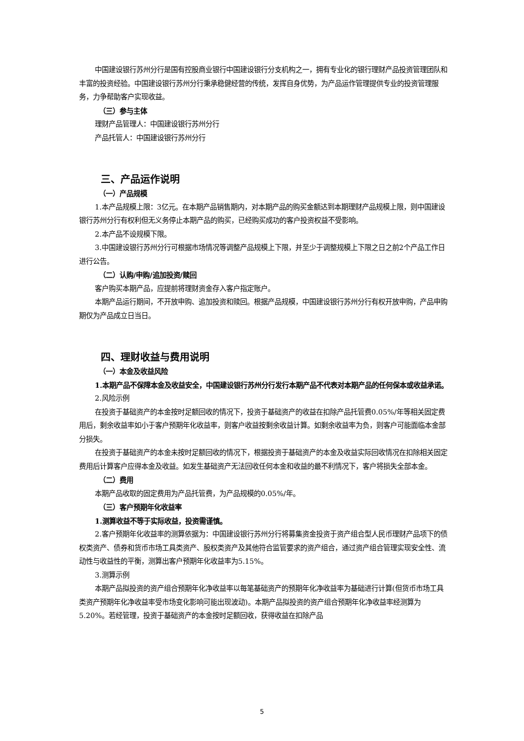中国建设银行苏州分行是国有控股商业银行中国建设银行分支机构之一，拥有专业化的银行理财产品投资管理团队和丰富的投资经验。中国建设银行苏州分行秉承稳健经营的传统，发挥自身优势，为产品运作管理提供专业的投资管理服务，力争帮助客户实现收益。
（三）参与主体
理财产品管理人：中国建设银行苏州分行
产品托管人：中国建设银行苏州分行
三、产品运作说明
（一）产品规模
1.本产品规模上限：3亿元。在本期产品销售期内，对本期产品的购买金额达到本期理财产品规模上限，则中国建设银行苏州分行有权利但无义务停止本期产品的购买，已经购买成功的客户投资权益不受影响。
2.本产品不设规模下限。
3.中国建设银行苏州分行可根据市场情况等调整产品规模上下限，并至少于调整规模上下限之日之前2个产品工作日进行公告。
（二）认购/申购/追加投资/赎回
客户购买本期产品，应提前将理财资金存入客户指定账户。
本期产品运行期间，不开放申购、追加投资和赎回。根据产品规模，中国建设银行苏州分行有权开放申购，产品申购期仅为产品成立日当日。
四、理财收益与费用说明
（一）本金及收益风险
1.本期产品不保障本金及收益安全，中国建设银行苏州分行发行本期产品不代表对本期产品的任何保本或收益承诺。
2.风险示例
在投资于基础资产的本金按时足额回收的情况下，投资于基础资产的收益在扣除产品托管费0.05%/年等相关固定费用后，剩余收益率如小于客户预期年化收益率，则客户收益按剩余收益计算。如剩余收益率为负，则客户可能面临本金部分损失。
在投资于基础资产的本金未按时足额回收的情况下，根据投资于基础资产的本金及收益实际回收情况在扣除相关固定费用后计算客户应得本金及收益。如发生基础资产无法回收任何本金和收益的最不利情况下，客户将损失全部本金。
（二）费用
本期产品收取的固定费用为产品托管费，为产品规模的0.05%/年。
（三）客户预期年化收益率
1.测算收益不等于实际收益，投资需谨慎。
2.客户预期年化收益率的测算依据为：中国建设银行苏州分行将募集资金投资于资产组合型人民币理财产品项下的债权类资产、债券和货币市场工具类资产、股权类资产及其他符合监管要求的资产组合，通过资产组合管理实现安全性、流动性与收益性的平衡，测算出客户预期年化收益率为5.15%。
3.测算示例
本期产品拟投资的资产组合预期年化净收益率以每笔基础资产的预期年化净收益率为基础进行计算(但货币市场工具类资产预期年化净收益率受市场变化影响可能出现波动)。本期产品拟投资的资产组合预期年化净收益率经测算为5.20%。若经管理，投资于基础资产的本金按时足额回收，获得收益在扣除产品
5